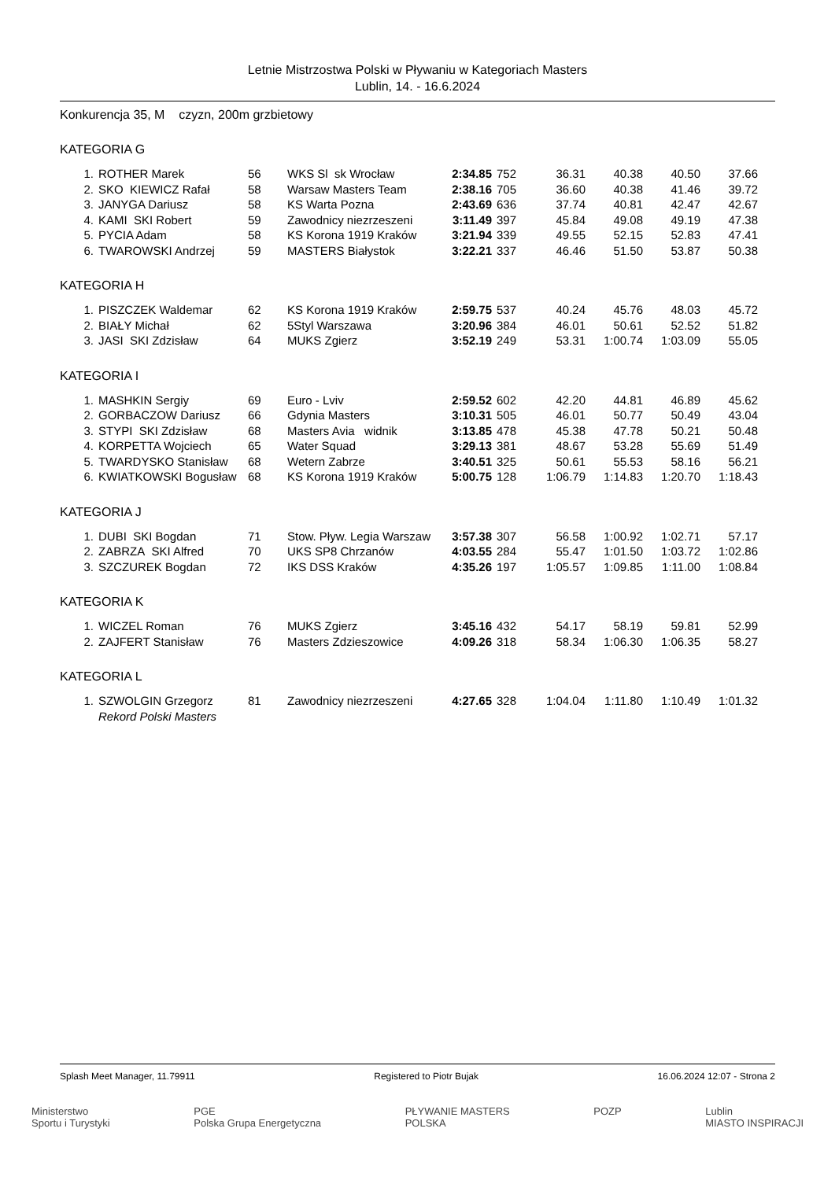Letnie Mistrzostwa Polski w Pływaniu w Kategoriach Masters
Lublin, 14. - 16.6.2024
Konkurencja 35, M czyzn, 200m grzbietowy
KATEGORIA G
| 1. | ROTHER Marek | 56 | WKS Sl sk Wrocław | 2:34.85 | 752 | 36.31 | 40.38 | 40.50 | 37.66 |
| 2. | SKO KIEWICZ Rafał | 58 | Warsaw Masters Team | 2:38.16 | 705 | 36.60 | 40.38 | 41.46 | 39.72 |
| 3. | JANYGA Dariusz | 58 | KS Warta Pozna | 2:43.69 | 636 | 37.74 | 40.81 | 42.47 | 42.67 |
| 4. | KAMI SKI Robert | 59 | Zawodnicy niezrzeszeni | 3:11.49 | 397 | 45.84 | 49.08 | 49.19 | 47.38 |
| 5. | PYCIA Adam | 58 | KS Korona 1919 Kraków | 3:21.94 | 339 | 49.55 | 52.15 | 52.83 | 47.41 |
| 6. | TWAROWSKI Andrzej | 59 | MASTERS Białystok | 3:22.21 | 337 | 46.46 | 51.50 | 53.87 | 50.38 |
KATEGORIA H
| 1. | PISZCZEK Waldemar | 62 | KS Korona 1919 Kraków | 2:59.75 | 537 | 40.24 | 45.76 | 48.03 | 45.72 |
| 2. | BIAŁY Michał | 62 | 5Styl Warszawa | 3:20.96 | 384 | 46.01 | 50.61 | 52.52 | 51.82 |
| 3. | JASI SKI Zdzisław | 64 | MUKS Zgierz | 3:52.19 | 249 | 53.31 | 1:00.74 | 1:03.09 | 55.05 |
KATEGORIA I
| 1. | MASHKIN Sergiy | 69 | Euro - Lviv | 2:59.52 | 602 | 42.20 | 44.81 | 46.89 | 45.62 |
| 2. | GORBACZOW Dariusz | 66 | Gdynia Masters | 3:10.31 | 505 | 46.01 | 50.77 | 50.49 | 43.04 |
| 3. | STYPI SKI Zdzisław | 68 | Masters Avia widnik | 3:13.85 | 478 | 45.38 | 47.78 | 50.21 | 50.48 |
| 4. | KORPETTA Wojciech | 65 | Water Squad | 3:29.13 | 381 | 48.67 | 53.28 | 55.69 | 51.49 |
| 5. | TWARDYSKO Stanisław | 68 | Wetern Zabrze | 3:40.51 | 325 | 50.61 | 55.53 | 58.16 | 56.21 |
| 6. | KWIATKOWSKI Bogusław | 68 | KS Korona 1919 Kraków | 5:00.75 | 128 | 1:06.79 | 1:14.83 | 1:20.70 | 1:18.43 |
KATEGORIA J
| 1. | DUBI SKI Bogdan | 71 | Stow. Pływ. Legia Warszaw | 3:57.38 | 307 | 56.58 | 1:00.92 | 1:02.71 | 57.17 |
| 2. | ZABRZA SKI Alfred | 70 | UKS SP8 Chrzanów | 4:03.55 | 284 | 55.47 | 1:01.50 | 1:03.72 | 1:02.86 |
| 3. | SZCZUREK Bogdan | 72 | IKS DSS Kraków | 4:35.26 | 197 | 1:05.57 | 1:09.85 | 1:11.00 | 1:08.84 |
KATEGORIA K
| 1. | WICZEL Roman | 76 | MUKS Zgierz | 3:45.16 | 432 | 54.17 | 58.19 | 59.81 | 52.99 |
| 2. | ZAJFERT Stanisław | 76 | Masters Zdzieszowice | 4:09.26 | 318 | 58.34 | 1:06.30 | 1:06.35 | 58.27 |
KATEGORIA L
| 1. | SZWOLGIN Grzegorz | 81 | Zawodnicy niezrzeszeni | 4:27.65 | 328 | 1:04.04 | 1:11.80 | 1:10.49 | 1:01.32 |
| | Rekord Polski Masters | | | | | | | | |
Splash Meet Manager, 11.79911 Registered to Piotr Bujak 16.06.2024 12:07 - Strona 2
Ministerstwo
Sportu i Turystyki PGE
Polska Grupa Energetyczna PŁYWANIE MASTERS
POLSKA POZP Lublin
MIASTO INSPIRACJI